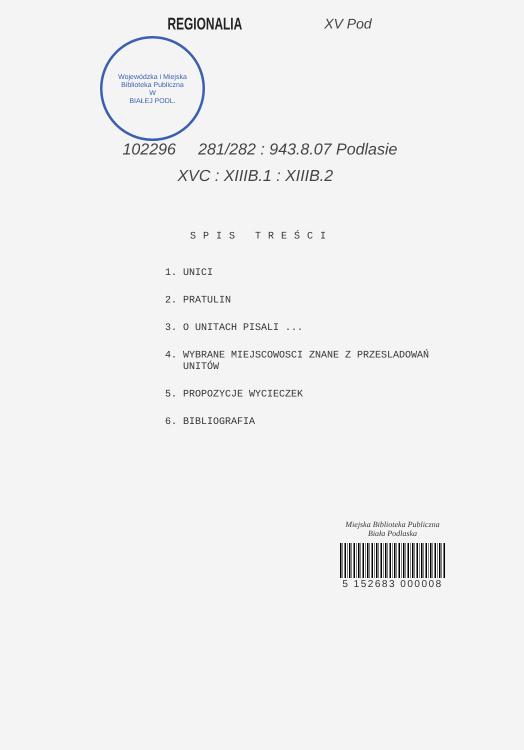REGIONALIA
XV Pod
Wojewódzka i Miejska Biblioteka Publiczna
W
BIAŁEJ PODL.
102296 281/282 : 943.8.07 Podlasie
XVC : XIIIB.1 : XIIIB.2
SPIS TREŚCI
1. UNICI
2. PRATULIN
3. O UNITACH PISALI ...
4. WYBRANE MIEJSCOWOSCI ZNANE Z PRZESLADOWAŃ
UNITÓW
5. PROPOZYCJE WYCIECZEK
6. BIBLIOGRAFIA
Miejska Biblioteka Publiczna
Biała Podlaska
5 152683 000008